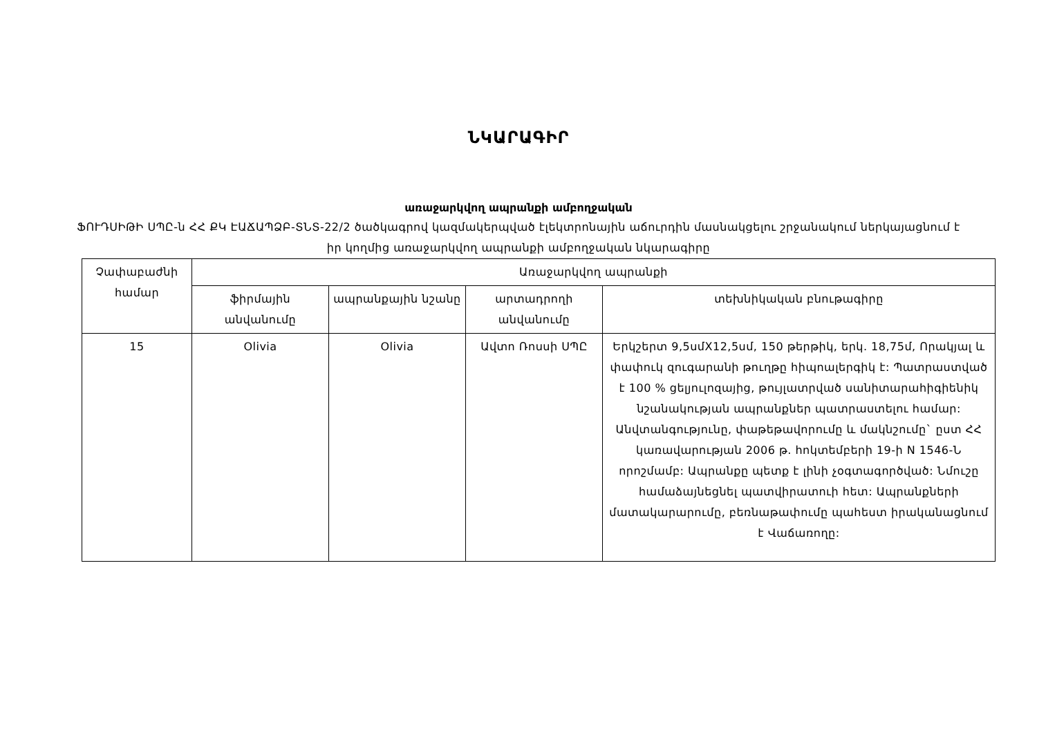ՆԿԱՐԱԳԻՐ
առաջարկվող ապրանքի ամբողջական
ՖՈՒԴՍԻԹԻ ՍՊԸ-ն ՀՀ ՔԿ ԷԱՃԱՊՁԲ-ՏՆՏ-22/2 ծածկագրով կազմակերպված էլեկտրոնային աճուրդին մասնակցելու շրջանակում ներկայացնում է իր կողմից առաջարկվող ապրանքի ամբողջական նկարագիրը
| Չափաբաժնի համար | Առաջարկվող ապրանքի | | | |
| --- | --- | --- | --- | --- |
| | ֆիրմային անվանումը | ապրանքային նշանը | արտադրողի անվանումը | տեխնիկական բնութագիրը |
| 15 | Olivia | Olivia | Ավտո Ռոսսի ՍՊԸ | Երկշերտ 9,5սմX12,5սմ, 150 թերթիկ, երկ. 18,75մ, Որակյալ և փափուկ զուգարանի թուղթը հիպոալերգիկ է: Պատրաստված է 100 % ցելյուլոզայից, թույլատրված սանիտարահիգիենիկ նշանակության ապրանքներ պատրաստելու համար: Անվտանգությունը, փաթեթավորումը և մակնշումը` ըստ ՀՀ կառավարության 2006 թ. հոկտեմբերի 19-ի N 1546-Ն որոշմամբ: Ապրանքը պետք է լինի չօգտագործված: Նմուշը համաձայնեցնել պատվիրատուի հետ: Ապրանքների մատակարարումը, բեռնաթափումը պահեստ իրականացնում է Վաճառողը: |